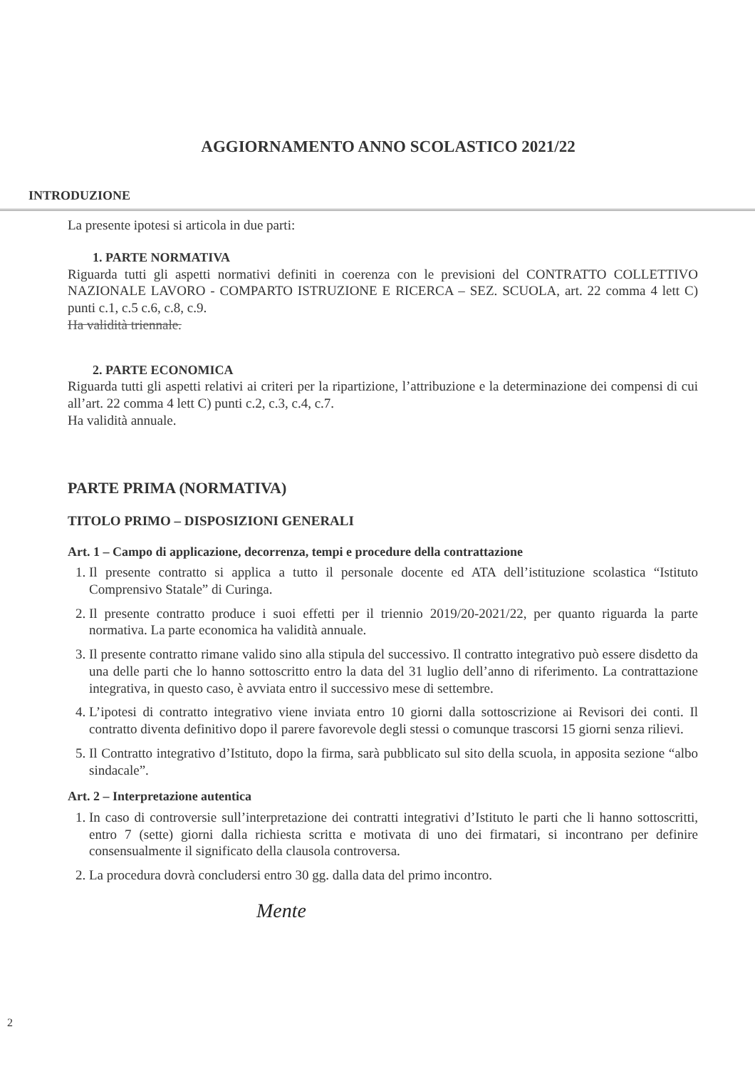AGGIORNAMENTO ANNO SCOLASTICO 2021/22
INTRODUZIONE
La presente ipotesi si articola in due parti:
1. PARTE NORMATIVA
Riguarda tutti gli aspetti normativi definiti in coerenza con le previsioni del CONTRATTO COLLETTIVO NAZIONALE LAVORO - COMPARTO ISTRUZIONE E RICERCA – SEZ. SCUOLA, art. 22 comma 4 lett C) punti c.1, c.5 c.6, c.8, c.9.
Ha validità triennale.
2. PARTE ECONOMICA
Riguarda tutti gli aspetti relativi ai criteri per la ripartizione, l’attribuzione e la determinazione dei compensi di cui all’art. 22 comma 4 lett C) punti c.2, c.3, c.4, c.7.
Ha validità annuale.
PARTE PRIMA (NORMATIVA)
TITOLO PRIMO – DISPOSIZIONI GENERALI
Art. 1 – Campo di applicazione, decorrenza, tempi e procedure della contrattazione
1. Il presente contratto si applica a tutto il personale docente ed ATA dell’istituzione scolastica “Istituto Comprensivo Statale” di Curinga.
2. Il presente contratto produce i suoi effetti per il triennio 2019/20-2021/22, per quanto riguarda la parte normativa. La parte economica ha validità annuale.
3. Il presente contratto rimane valido sino alla stipula del successivo. Il contratto integrativo può essere disdetto da una delle parti che lo hanno sottoscritto entro la data del 31 luglio dell’anno di riferimento. La contrattazione integrativa, in questo caso, è avviata entro il successivo mese di settembre.
4. L’ipotesi di contratto integrativo viene inviata entro 10 giorni dalla sottoscrizione ai Revisori dei conti. Il contratto diventa definitivo dopo il parere favorevole degli stessi o comunque trascorsi 15 giorni senza rilievi.
5. Il Contratto integrativo d’Istituto, dopo la firma, sarà pubblicato sul sito della scuola, in apposita sezione “albo sindacale”.
Art. 2 – Interpretazione autentica
1. In caso di controversie sull’interpretazione dei contratti integrativi d’Istituto le parti che li hanno sottoscritti, entro 7 (sette) giorni dalla richiesta scritta e motivata di uno dei firmatari, si incontrano per definire consensualmente il significato della clausola controversa.
2. La procedura dovrà concludersi entro 30 gg. dalla data del primo incontro.
Mente
2